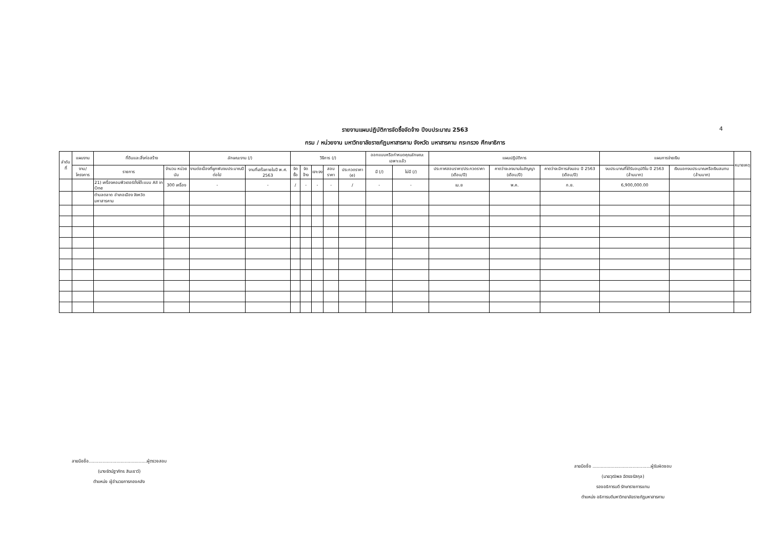4
รายงานแผนปฏิบัติการจัดซื้อจัดจ้าง ปีงบประมาณ 2563
กรม / หน่วยงาน มหาวิทยาลัยราชภัฏมหาสารคาม จังหวัด มหาสารคาม กระทรวง ศึกษาธิการ
| ลำดับที่ | แผนงาน | ที่ดินและสิ่งก่อสร้าง | | ลักษณะงาน (/) | | วิธีการ (/) | | | | | ออกแบบหรือกำหนดคุณลักษณะเฉพาะแล้ว | | แผนปฏิบัติการ | | | แผนการจ่ายเงิน | | หมายเหตุ |
| --- | --- | --- | --- | --- | --- | --- | --- | --- | --- | --- | --- | --- | --- | --- | --- | --- | --- | --- |
| | งาน/โครงการ | รายการ | จำนวน หน่วยนับ | งานต่อเนื่องที่ผูกพันงบประมาณปีต่อไป | งานที่เสร็จภายในปี พ.ศ. 2563 | จัดซื้อ | จัดจ้าง | เจาะจง | สอบราคา | ประกวดราคา (e) | มี (/) | ไม่มี (/) | ประกาศสอบราคา/ประกวดราคา (เดือน/ปี) | คาดว่าจะลงนามในสัญญา (เดือน/ปี) | คาดว่าจะมีการส่งมอบ ปี 2563 (เดือน/ปี) | งบประมาณที่ได้รับอนุมัติใน ปี 2563 (ล้านบาท) | เงินนอกงบประมาณหรือเงินสมทบ (ล้านบาท) | |
| | | 21) เครื่องคอมพิวเตอร์ตั้งโต๊ะแบบ All in One | 300 เครื่อง | - | - | / | - | - | - | / | - | - | เม.ย | พ.ค. | ก.ย. | 6,900,000.00 | | |
| | | ตำบลตลาด อำเภอเมือง จังหวัดมหาสารคาม | | | | | | | | | | | | | | | | |
ลายมือชื่อ..........................................ผู้ตรวจสอบ
(นางรัตน์ฐาภัทร สินเธาว์)
ตำแหน่ง ผู้อำนวยการกองคลัง
ลายมือชื่อ ..........................................ผู้รับผิดชอบ
(นายวุฒิพล ฉัตรจรัสกุล)
รองอธิการบดี รักษาราชการแทน
ตำแหน่ง อธิการบดีมหาวิทยาลัยราชภัฏมหาสารคาม